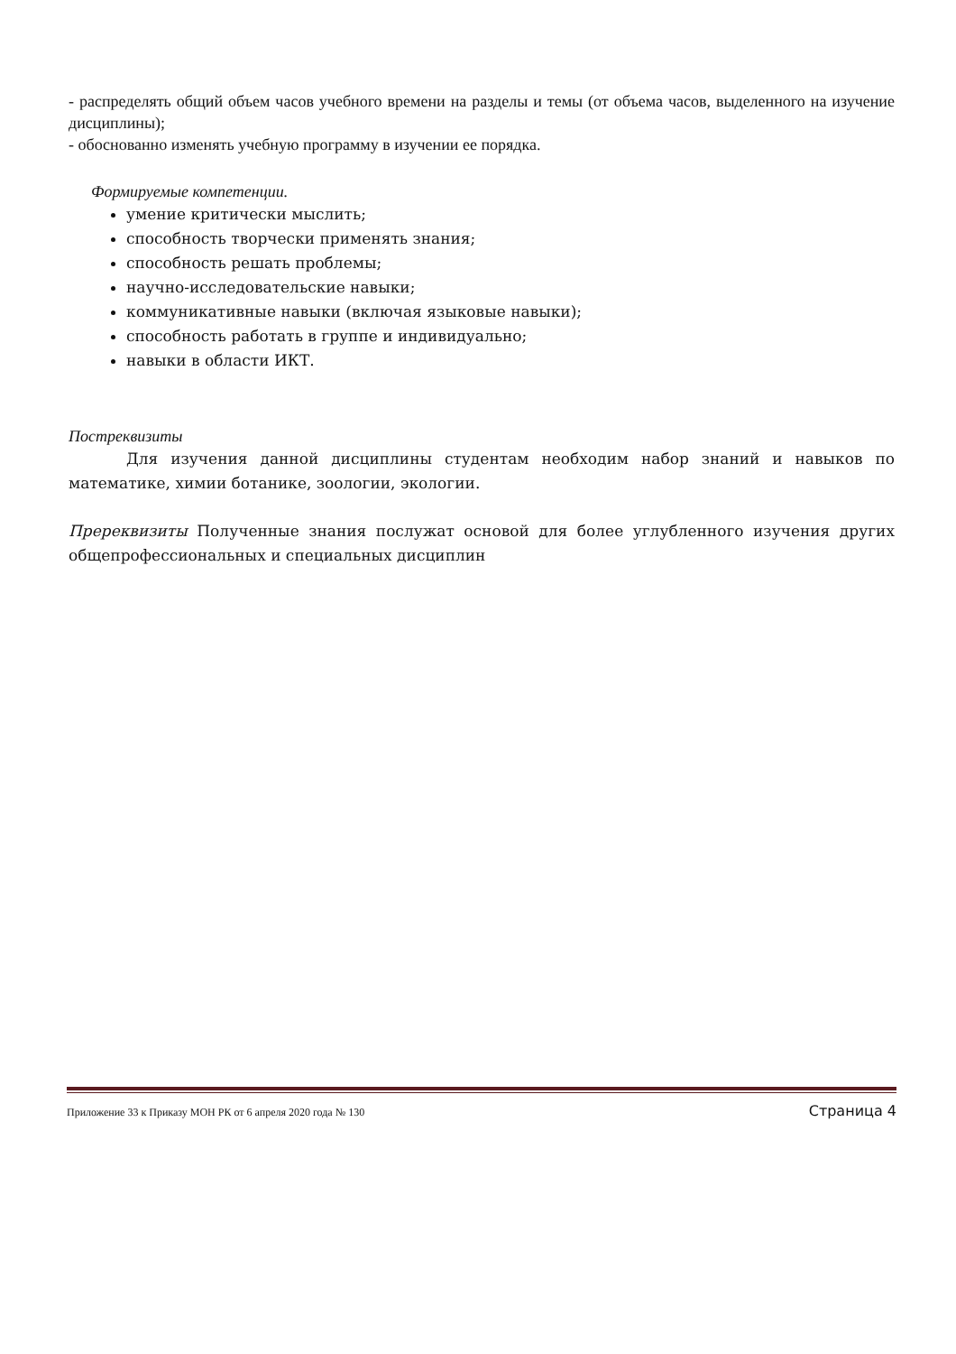- распределять общий объем часов учебного времени на разделы и темы (от объема часов, выделенного на изучение дисциплины);
- обоснованно изменять учебную программу в изучении ее порядка.
Формируемые компетенции.
умение критически мыслить;
способность творчески применять знания;
способность решать проблемы;
научно-исследовательские навыки;
коммуникативные навыки (включая языковые навыки);
способность работать в группе и индивидуально;
навыки в области ИКТ.
Постреквизиты
Для изучения данной дисциплины студентам необходим набор знаний и навыков по математике, химии ботанике, зоологии, экологии.
Пререквизиты Полученные знания послужат основой для более углубленного изучения других общепрофессиональных и специальных дисциплин
Приложение 33 к Приказу МОН РК от 6 апреля 2020 года № 130 Страница 4